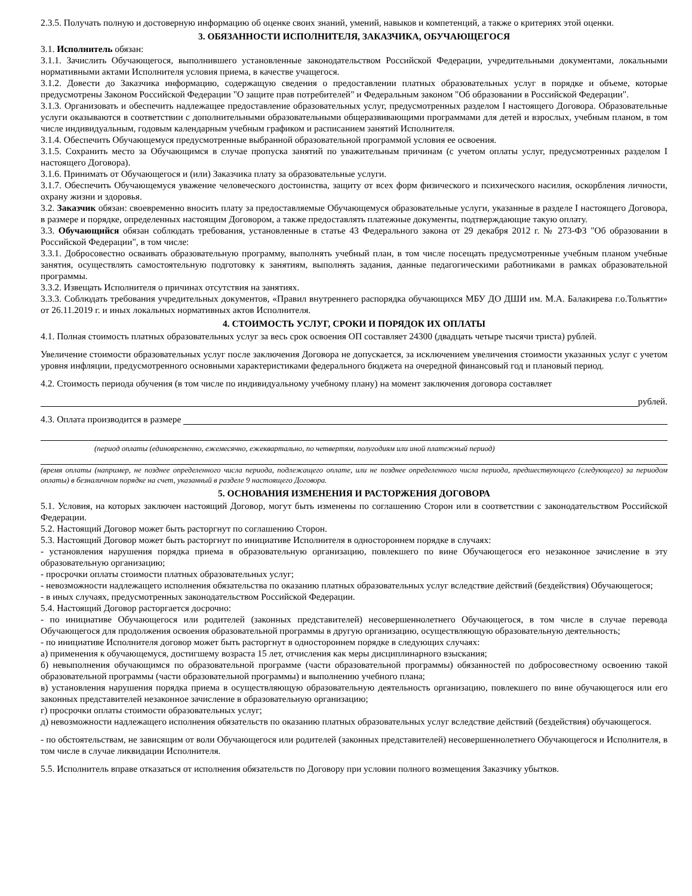2.3.5. Получать полную и достоверную информацию об оценке своих знаний, умений, навыков и компетенций, а также о критериях этой оценки.
3. ОБЯЗАННОСТИ ИСПОЛНИТЕЛЯ, ЗАКАЗЧИКА, ОБУЧАЮЩЕГОСЯ
3.1. Исполнитель обязан:
3.1.1. Зачислить Обучающегося, выполнившего установленные законодательством Российской Федерации, учредительными документами, локальными нормативными актами Исполнителя условия приема, в качестве учащегося.
3.1.2. Довести до Заказчика информацию, содержащую сведения о предоставлении платных образовательных услуг в порядке и объеме, которые предусмотрены Законом Российской Федерации "О защите прав потребителей" и Федеральным законом "Об образовании в Российской Федерации".
3.1.3. Организовать и обеспечить надлежащее предоставление образовательных услуг, предусмотренных разделом I настоящего Договора. Образовательные услуги оказываются в соответствии с дополнительными образовательными общеразвивающими программами для детей и взрослых, учебным планом, в том числе индивидуальным, годовым календарным учебным графиком и расписанием занятий Исполнителя.
3.1.4. Обеспечить Обучающемуся предусмотренные выбранной образовательной программой условия ее освоения.
3.1.5. Сохранить место за Обучающимся в случае пропуска занятий по уважительным причинам (с учетом оплаты услуг, предусмотренных разделом I настоящего Договора).
3.1.6. Принимать от Обучающегося и (или) Заказчика плату за образовательные услуги.
3.1.7. Обеспечить Обучающемуся уважение человеческого достоинства, защиту от всех форм физического и психического насилия, оскорбления личности, охрану жизни и здоровья.
3.2. Заказчик обязан: своевременно вносить плату за предоставляемые Обучающемуся образовательные услуги, указанные в разделе I настоящего Договора, в размере и порядке, определенных настоящим Договором, а также предоставлять платежные документы, подтверждающие такую оплату.
3.3. Обучающийся обязан соблюдать требования, установленные в статье 43 Федерального закона от 29 декабря 2012 г. № 273-ФЗ "Об образовании в Российской Федерации", в том числе:
3.3.1. Добросовестно осваивать образовательную программу, выполнять учебный план, в том числе посещать предусмотренные учебным планом учебные занятия, осуществлять самостоятельную подготовку к занятиям, выполнять задания, данные педагогическими работниками в рамках образовательной программы.
3.3.2. Извещать Исполнителя о причинах отсутствия на занятиях.
3.3.3. Соблюдать требования учредительных документов, «Правил внутреннего распорядка обучающихся МБУ ДО ДШИ им. М.А. Балакирева г.о.Тольятти» от 26.11.2019 г. и иных локальных нормативных актов Исполнителя.
4. СТОИМОСТЬ УСЛУГ, СРОКИ И ПОРЯДОК ИХ ОПЛАТЫ
4.1. Полная стоимость платных образовательных услуг за весь срок освоения ОП составляет 24300 (двадцать четыре тысячи триста) рублей.
Увеличение стоимости образовательных услуг после заключения Договора не допускается, за исключением увеличения стоимости указанных услуг с учетом уровня инфляции, предусмотренного основными характеристиками федерального бюджета на очередной финансовый год и плановый период.
4.2. Стоимость периода обучения (в том числе по индивидуальному учебному плану) на момент заключения договора составляет
рублей.
4.3. Оплата производится в размере
(период оплаты (единовременно, ежемесячно, ежеквартально, по четвертям, полугодиям или иной платежный период)
(время оплаты (например, не позднее определенного числа периода, подлежащего оплате, или не позднее определенного числа периода, предшествующего (следующего) за периодом оплаты) в безналичном порядке на счет, указанный в разделе 9 настоящего Договора.
5. ОСНОВАНИЯ ИЗМЕНЕНИЯ И РАСТОРЖЕНИЯ ДОГОВОРА
5.1. Условия, на которых заключен настоящий Договор, могут быть изменены по соглашению Сторон или в соответствии с законодательством Российской Федерации.
5.2. Настоящий Договор может быть расторгнут по соглашению Сторон.
5.3. Настоящий Договор может быть расторгнут по инициативе Исполнителя в одностороннем порядке в случаях:
- установления нарушения порядка приема в образовательную организацию, повлекшего по вине Обучающегося его незаконное зачисление в эту образовательную организацию;
- просрочки оплаты стоимости платных образовательных услуг;
- невозможности надлежащего исполнения обязательства по оказанию платных образовательных услуг вследствие действий (бездействия) Обучающегося;
- в иных случаях, предусмотренных законодательством Российской Федерации.
5.4. Настоящий Договор расторгается досрочно:
- по инициативе Обучающегося или родителей (законных представителей) несовершеннолетнего Обучающегося, в том числе в случае перевода Обучающегося для продолжения освоения образовательной программы в другую организацию, осуществляющую образовательную деятельность;
- по инициативе Исполнителя договор может быть расторгнут в одностороннем порядке в следующих случаях:
а) применения к обучающемуся, достигшему возраста 15 лет, отчисления как меры дисциплинарного взыскания;
б) невыполнения обучающимся по образовательной программе (части образовательной программы) обязанностей по добросовестному освоению такой образовательной программы (части образовательной программы) и выполнению учебного плана;
в) установления нарушения порядка приема в осуществляющую образовательную деятельность организацию, повлекшего по вине обучающегося или его законных представителей незаконное зачисление в образовательную организацию;
г) просрочки оплаты стоимости образовательных услуг;
д) невозможности надлежащего исполнения обязательств по оказанию платных образовательных услуг вследствие действий (бездействия) обучающегося.
- по обстоятельствам, не зависящим от воли Обучающегося или родителей (законных представителей) несовершеннолетнего Обучающегося и Исполнителя, в том числе в случае ликвидации Исполнителя.
5.5. Исполнитель вправе отказаться от исполнения обязательств по Договору при условии полного возмещения Заказчику убытков.